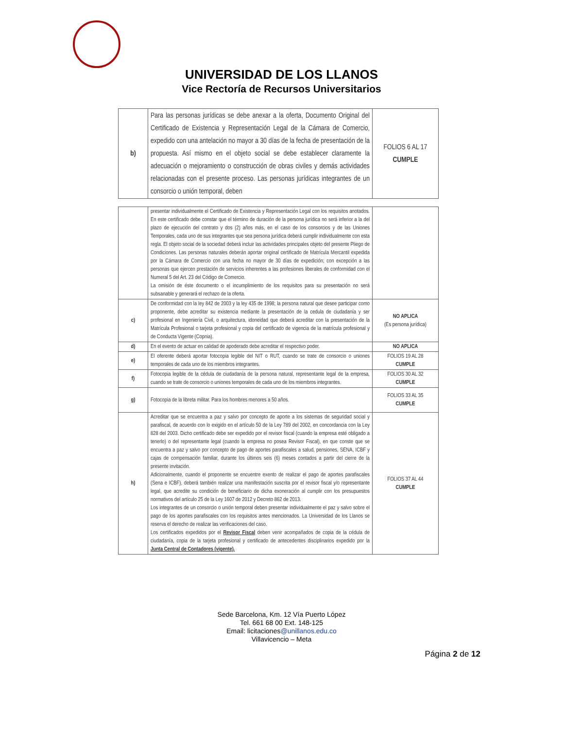UNIVERSIDAD DE LOS LLANOS
Vice Rectoría de Recursos Universitarios
| b) | Para las personas jurídicas se debe anexar a la oferta, Documento Original del Certificado de Existencia y Representación Legal de la Cámara de Comercio, expedido con una antelación no mayor a 30 días de la fecha de presentación de la propuesta. Así mismo en el objeto social se debe establecer claramente la adecuación o mejoramiento o construcción de obras civiles y demás actividades relacionadas con el presente proceso. Las personas jurídicas integrantes de un consorcio o unión temporal, deben | FOLIOS 6 AL 17 CUMPLE |
| | presentar individualmente el Certificado de Existencia y Representación Legal con los requisitos anotados. En este certificado debe constar que el término de duración de la persona jurídica no será inferior a la del plazo de ejecución del contrato y dos (2) años más, en el caso de los consorcios y de las Uniones Temporales, cada uno de sus integrantes que sea persona jurídica deberá cumplir individualmente con esta regla. El objeto social de la sociedad deberá incluir las actividades principales objeto del presente Pliego de Condiciones. Las personas naturales deberán aportar original certificado de Matrícula Mercantil expedida por la Cámara de Comercio con una fecha no mayor de 30 días de expedición; con excepción a las personas que ejercen prestación de servicios inherentes a las profesiones liberales de conformidad con el Numeral 5 del Art. 23 del Código de Comercio. La omisión de éste documento o el incumplimiento de los requisitos para su presentación no será subsanable y generará el rechazo de la oferta. | |
| c) | De conformidad con la ley 842 de 2003 y la ley 435 de 1998; la persona natural que desee participar como proponente, debe acreditar su existencia mediante la presentación de la cedula de ciudadanía y ser profesional en Ingeniería Civil, o arquitectura, idoneidad que deberá acreditar con la presentación de la Matrícula Profesional o tarjeta profesional y copia del certificado de vigencia de la matrícula profesional y de Conducta Vigente (Copnia). | NO APLICA (Es persona jurídica) |
| d) | En el evento de actuar en calidad de apoderado debe acreditar el respectivo poder. | NO APLICA |
| e) | El oferente deberá aportar fotocopia legible del NIT o RUT, cuando se trate de consorcio o uniones temporales de cada uno de los miembros integrantes. | FOLIOS 19 AL 28 CUMPLE |
| f) | Fotocopia legible de la cédula de ciudadanía de la persona natural, representante legal de la empresa, cuando se trate de consorcio o uniones temporales de cada uno de los miembros integrantes. | FOLIOS 30 AL 32 CUMPLE |
| g) | Fotocopia de la libreta militar. Para los hombres menores a 50 años. | FOLIOS 33 AL 35 CUMPLE |
| h) | Acreditar que se encuentra a paz y salvo por concepto de aporte a los sistemas de seguridad social y parafiscal, de acuerdo con lo exigido en el artículo 50 de la Ley 789 del 2002, en concordancia con la Ley 828 del 2003. Dicho certificado debe ser expedido por el revisor fiscal (cuando la empresa esté obligado a tenerlo) o del representante legal (cuando la empresa no posea Revisor Fiscal), en que conste que se encuentra a paz y salvo por concepto de pago de aportes parafiscales a salud, pensiones, SENA, ICBF y cajas de compensación familiar, durante los últimos seis (6) meses contados a partir del cierre de la presente invitación. Adicionalmente, cuando el proponente se encuentre exento de realizar el pago de aportes parafiscales (Sena e ICBF), deberá también realizar una manifestación suscrita por el revisor fiscal y/o representante legal, que acredite su condición de beneficiario de dicha exoneración al cumplir con los presupuestos normativos del artículo 25 de la Ley 1607 de 2012 y Decreto 862 de 2013. Los integrantes de un consorcio o unión temporal deben presentar individualmente el paz y salvo sobre el pago de los aportes parafiscales con los requisitos antes mencionados. La Universidad de los Llanos se reserva el derecho de realizar las verificaciones del caso. Los certificados expedidos por el Revisor Fiscal deben venir acompañados de copia de la cédula de ciudadanía, copia de la tarjeta profesional y certificado de antecedentes disciplinarios expedido por la Junta Central de Contadores (vigente). | FOLIOS 37 AL 44 CUMPLE |
Sede Barcelona, Km. 12 Vía Puerto López
Tel. 661 68 00 Ext. 148-125
Email: licitaciones@unillanos.edu.co
Villavicencio – Meta
Página 2 de 12